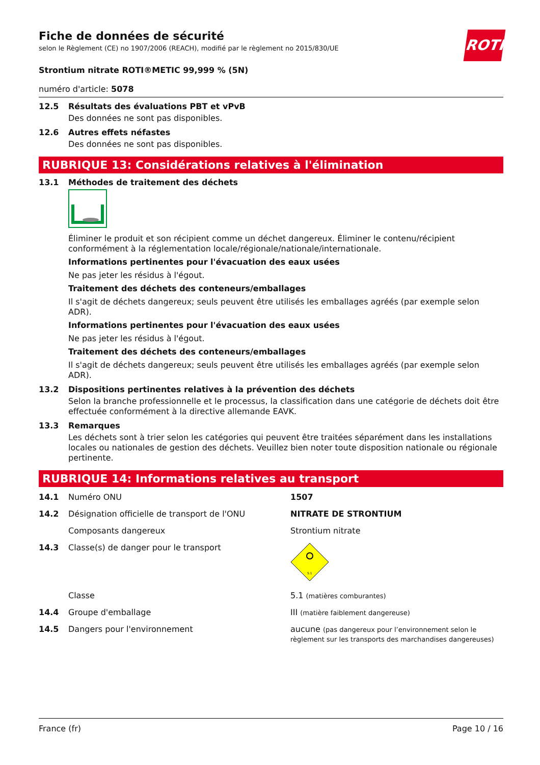ROTH
Fiche de données de sécurité
selon le Règlement (CE) no 1907/2006 (REACH), modifié par le règlement no 2015/830/UE
Strontium nitrate ROTI®METIC 99,999 % (5N)
numéro d'article: 5078
12.5 Résultats des évaluations PBT et vPvB
Des données ne sont pas disponibles.
12.6 Autres effets néfastes
Des données ne sont pas disponibles.
RUBRIQUE 13: Considérations relatives à l'élimination
13.1 Méthodes de traitement des déchets
Éliminer le produit et son récipient comme un déchet dangereux. Éliminer le contenu/récipient conformément à la réglementation locale/régionale/nationale/internationale.
Informations pertinentes pour l'évacuation des eaux usées
Ne pas jeter les résidus à l'égout.
Traitement des déchets des conteneurs/emballages
Il s'agit de déchets dangereux; seuls peuvent être utilisés les emballages agréés (par exemple selon ADR).
Informations pertinentes pour l'évacuation des eaux usées
Ne pas jeter les résidus à l'égout.
Traitement des déchets des conteneurs/emballages
Il s'agit de déchets dangereux; seuls peuvent être utilisés les emballages agréés (par exemple selon ADR).
13.2 Dispositions pertinentes relatives à la prévention des déchets
Selon la branche professionnelle et le processus, la classification dans une catégorie de déchets doit être effectuée conformément à la directive allemande EAVK.
13.3 Remarques
Les déchets sont à trier selon les catégories qui peuvent être traitées séparément dans les installations locales ou nationales de gestion des déchets. Veuillez bien noter toute disposition nationale ou régionale pertinente.
RUBRIQUE 14: Informations relatives au transport
14.1 Numéro ONU 1507
14.2 Désignation officielle de transport de l'ONU NITRATE DE STRONTIUM
Composants dangereux Strontium nitrate
14.3 Classe(s) de danger pour le transport
5.1
Classe 5.1 (matières comburantes)
14.4 Groupe d'emballage III (matière faiblement dangereuse)
14.5 Dangers pour l'environnement aucune (pas dangereux pour l’environnement selon le règlement sur les transports des marchandises dangereuses)
France (fr) Page 10 / 16